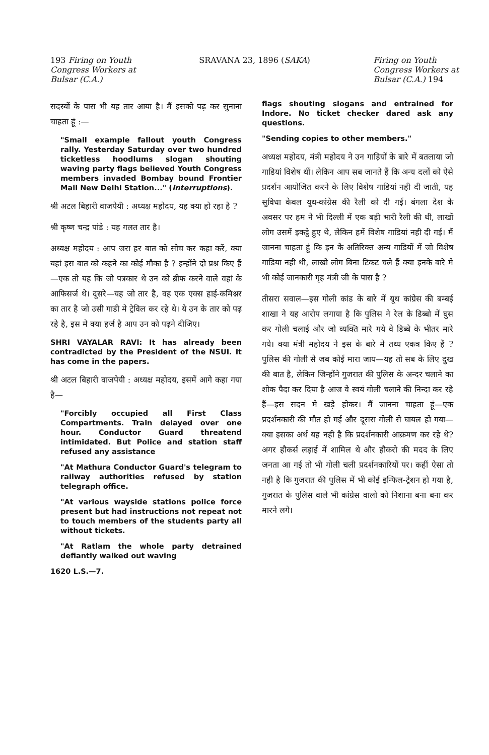193 Firing on Youth
Congress Workers at
Bulsar (C.A.)
SRAVANA 23, 1896 (SAKA) Firing on Youth
Congress Workers at
Bulsar (C.A.) 194
सदस्यों के पास भी यह तार आया है। मैं इसको पढ़ कर सुनाना चाहता हूं :—
"Small example fallout youth Congress rally. Yesterday Saturday over two hundred ticketless hoodlums slogan shouting waving party flags believed Youth Congress members invaded Bombay bound Frontier Mail New Delhi Station..." (Interruptions).
श्री अटल बिहारी वाजपेयी : अध्यक्ष महोदय, यह क्या हो रहा है ?
श्री कृष्ण चन्द्र पांडे : यह गलत तार है।
अध्यक्ष महोदय : आप जरा हर बात को सोच कर कहा करें, क्या यहां इस बात को कहने का कोई मौका है ? इन्होंने दो प्रश्न किए हैं—एक तो यह कि जो पत्रकार थे उन को ब्रीफ करने वाले वहां के आफिसर्ज थे। दूसरे—यह जो तार है, वह एक एक्स हाई-कमिश्नर का तार है जो उसी गाडी मे ट्रेविल कर रहे थे। ये उन के तार को पढ़ रहे है, इस मे क्या हर्ज है आप उन को पढ़ने दीजिए।
SHRI VAYALAR RAVI: It has already been contradicted by the President of the NSUI. It has come in the papers.
श्री अटल बिहारी वाजपेयी : अध्यक्ष महोदय, इसमें आगे कहा गया है—
"Forcibly occupied all First Class Compartments. Train delayed over one hour. Conductor Guard threatend intimidated. But Police and station staff refused any assistance
"At Mathura Conductor Guard's telegram to railway authorities refused by station telegraph office.
"At various wayside stations police force present but had instructions not repeat not to touch members of the students party all without tickets.
"At Ratlam the whole party detrained defiantly walked out waving
1620 L.S.—7.
flags shouting slogans and entrained for Indore. No ticket checker dared ask any questions.
"Sending copies to other members."
अध्यक्ष महोदय, मंत्री महोदय ने उन गाड़ियों के बारे में बतलाया जो गाडियां विशेष थीं। लेकिन आप सब जानते हैं कि अन्य दलों को ऐसे प्रदर्शन आयोजित करने के लिए विशेष गाडियां नही दी जाती, यह सुविधा केवल यूथ-कांग्रेस की रैली को दी गई। बंगला देश के अवसर पर हम ने भी दिल्ली में एक बड़ी भारी रैली की थी, लाखों लोग उसमें इकट्ठे हुए थे, लेकिन हमें विशेष गाडियां नही दी गई। मैं जानना चाहता हूं कि इन के अतिरिक्त अन्य गाडियों में जो विशेष गाडिया नही थी, लाखो लोग बिना टिकट चले हैं क्या इनके बारे मे भी कोई जानकारी गृह मंत्री जी के पास है ?
तीसरा सवाल—इस गोली कांड के बारे में यूथ कांग्रेस की बम्बई शाखा ने यह आरोप लगाया है कि पुलिस ने रेल के डिब्बो में घुस कर गोली चलाई और जो व्यक्ति मारे गये वे डिब्बे के भीतर मारे गये। क्या मंत्री महोदय ने इस के बारे मे तथ्य एकत्र किए हैं ? पुलिस की गोली से जब कोई मारा जाय—यह तो सब के लिए दुख की बात है, लेकिन जिन्होंने गुजरात की पुलिस के अन्दर चलाने का शोक पैदा कर दिया है आज वे स्वयं गोली चलाने की निन्दा कर रहे हैं—इस सदन मे खड़े होकर। मैं जानना चाहता हूं—एक प्रदर्शनकारी की मौत हो गई और दूसरा गोली से घायल हो गया—क्या इसका अर्थ यह नही है कि प्रदर्शनकारी आक्रमण कर रहे थे? अगर हौकर्स लड़ाई में शामिल थे और हौकरो की मदद के लिए जनता आ गई तो भी गोली चली प्रदर्शनकारियों पर। कहीं ऐसा तो नही है कि गुजरात की पुलिस में भी कोई इन्फिल-ट्रेशन हो गया है, गुजरात के पुलिस वाले भी कांग्रेस वालो को निशाना बना बना कर मारने लगे।